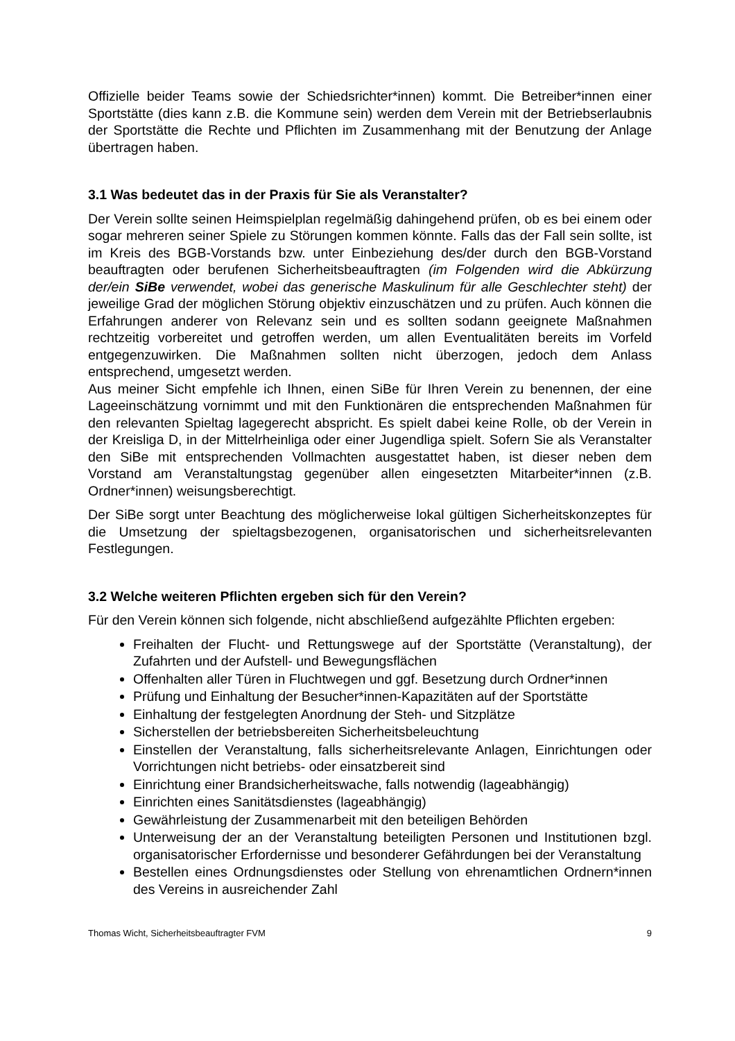Offizielle beider Teams sowie der Schiedsrichter*innen) kommt. Die Betreiber*innen einer Sportstätte (dies kann z.B. die Kommune sein) werden dem Verein mit der Betriebserlaubnis der Sportstätte die Rechte und Pflichten im Zusammenhang mit der Benutzung der Anlage übertragen haben.
3.1 Was bedeutet das in der Praxis für Sie als Veranstalter?
Der Verein sollte seinen Heimspielplan regelmäßig dahingehend prüfen, ob es bei einem oder sogar mehreren seiner Spiele zu Störungen kommen könnte. Falls das der Fall sein sollte, ist im Kreis des BGB-Vorstands bzw. unter Einbeziehung des/der durch den BGB-Vorstand beauftragten oder berufenen Sicherheitsbeauftragten (im Folgenden wird die Abkürzung der/ein SiBe verwendet, wobei das generische Maskulinum für alle Geschlechter steht) der jeweilige Grad der möglichen Störung objektiv einzuschätzen und zu prüfen. Auch können die Erfahrungen anderer von Relevanz sein und es sollten sodann geeignete Maßnahmen rechtzeitig vorbereitet und getroffen werden, um allen Eventualitäten bereits im Vorfeld entgegenzuwirken. Die Maßnahmen sollten nicht überzogen, jedoch dem Anlass entsprechend, umgesetzt werden.
Aus meiner Sicht empfehle ich Ihnen, einen SiBe für Ihren Verein zu benennen, der eine Lageeinschätzung vornimmt und mit den Funktionären die entsprechenden Maßnahmen für den relevanten Spieltag lagegerecht abspricht. Es spielt dabei keine Rolle, ob der Verein in der Kreisliga D, in der Mittelrheinliga oder einer Jugendliga spielt. Sofern Sie als Veranstalter den SiBe mit entsprechenden Vollmachten ausgestattet haben, ist dieser neben dem Vorstand am Veranstaltungstag gegenüber allen eingesetzten Mitarbeiter*innen (z.B. Ordner*innen) weisungsberechtigt.
Der SiBe sorgt unter Beachtung des möglicherweise lokal gültigen Sicherheitskonzeptes für die Umsetzung der spieltagsbezogenen, organisatorischen und sicherheitsrelevanten Festlegungen.
3.2 Welche weiteren Pflichten ergeben sich für den Verein?
Für den Verein können sich folgende, nicht abschließend aufgezählte Pflichten ergeben:
Freihalten der Flucht- und Rettungswege auf der Sportstätte (Veranstaltung), der Zufahrten und der Aufstell- und Bewegungsflächen
Offenhalten aller Türen in Fluchtwegen und ggf. Besetzung durch Ordner*innen
Prüfung und Einhaltung der Besucher*innen-Kapazitäten auf der Sportstätte
Einhaltung der festgelegten Anordnung der Steh- und Sitzplätze
Sicherstellen der betriebsbereiten Sicherheitsbeleuchtung
Einstellen der Veranstaltung, falls sicherheitsrelevante Anlagen, Einrichtungen oder Vorrichtungen nicht betriebs- oder einsatzbereit sind
Einrichtung einer Brandsicherheitswache, falls notwendig (lageabhängig)
Einrichten eines Sanitätsdienstes (lageabhängig)
Gewährleistung der Zusammenarbeit mit den beteiligen Behörden
Unterweisung der an der Veranstaltung beteiligten Personen und Institutionen bzgl. organisatorischer Erfordernisse und besonderer Gefährdungen bei der Veranstaltung
Bestellen eines Ordnungsdienstes oder Stellung von ehrenamtlichen Ordnern*innen des Vereins in ausreichender Zahl
Thomas Wicht, Sicherheitsbeauftragter FVM 9